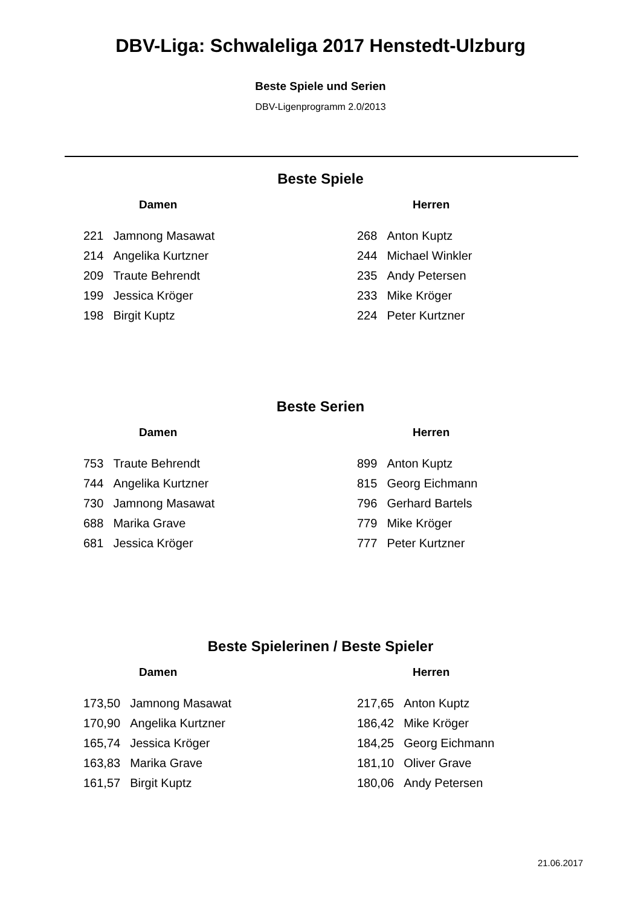DBV-Liga: Schwaleliga 2017 Henstedt-Ulzburg
Beste Spiele und Serien
DBV-Ligenprogramm 2.0/2013
Beste Spiele
Damen
| 221 | Jamnong Masawat |
| 214 | Angelika Kurtzner |
| 209 | Traute Behrendt |
| 199 | Jessica Kröger |
| 198 | Birgit Kuptz |
Herren
| 268 | Anton Kuptz |
| 244 | Michael Winkler |
| 235 | Andy Petersen |
| 233 | Mike Kröger |
| 224 | Peter Kurtzner |
Beste Serien
Damen
| 753 | Traute Behrendt |
| 744 | Angelika Kurtzner |
| 730 | Jamnong Masawat |
| 688 | Marika Grave |
| 681 | Jessica Kröger |
Herren
| 899 | Anton Kuptz |
| 815 | Georg Eichmann |
| 796 | Gerhard Bartels |
| 779 | Mike Kröger |
| 777 | Peter Kurtzner |
Beste Spielerinen / Beste Spieler
Damen
| 173,50 | Jamnong Masawat |
| 170,90 | Angelika Kurtzner |
| 165,74 | Jessica Kröger |
| 163,83 | Marika Grave |
| 161,57 | Birgit Kuptz |
Herren
| 217,65 | Anton Kuptz |
| 186,42 | Mike Kröger |
| 184,25 | Georg Eichmann |
| 181,10 | Oliver Grave |
| 180,06 | Andy Petersen |
21.06.2017